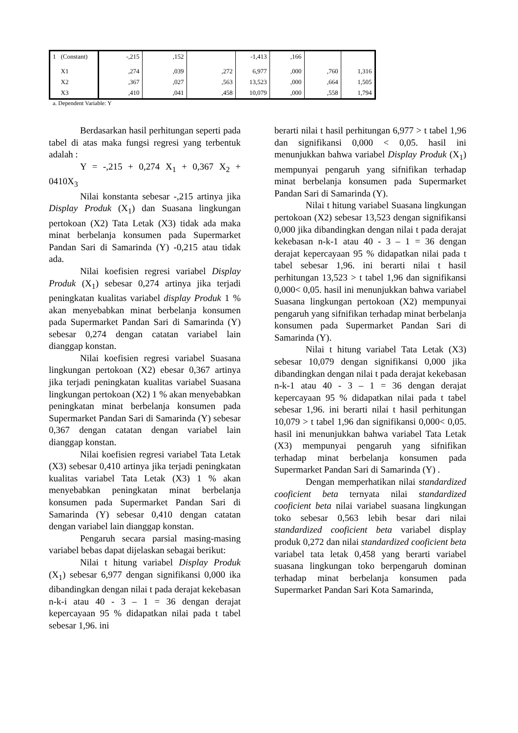| 1 | (Constant) | -,215 | ,152 | | -1,413 | ,166 | | |
| | X1 | ,274 | ,039 | ,272 | 6,977 | ,000 | ,760 | 1,316 |
| | X2 | ,367 | ,027 | ,563 | 13,523 | ,000 | ,664 | 1,505 |
| | X3 | ,410 | ,041 | ,458 | 10,079 | ,000 | ,558 | 1,794 |
a. Dependent Variable: Y
Berdasarkan hasil perhitungan seperti pada tabel di atas maka fungsi regresi yang terbentuk adalah :
Y = -,215 + 0,274 X<sub>1</sub> + 0,367 X<sub>2</sub> + 0410X<sub>3</sub>
Nilai konstanta sebesar -,215 artinya jika Display Produk (X<sub>1</sub>) dan Suasana lingkungan pertokoan (X2) Tata Letak (X3) tidak ada maka minat berbelanja konsumen pada Supermarket Pandan Sari di Samarinda (Y) -0,215 atau tidak ada.
Nilai koefisien regresi variabel Display Produk (X<sub>1</sub>) sebesar 0,274 artinya jika terjadi peningkatan kualitas variabel display Produk 1 % akan menyebabkan minat berbelanja konsumen pada Supermarket Pandan Sari di Samarinda (Y) sebesar 0,274 dengan catatan variabel lain dianggap konstan.
Nilai koefisien regresi variabel Suasana lingkungan pertokoan (X2) ebesar 0,367 artinya jika terjadi peningkatan kualitas variabel Suasana lingkungan pertokoan (X2) 1 % akan menyebabkan peningkatan minat berbelanja konsumen pada Supermarket Pandan Sari di Samarinda (Y) sebesar 0,367 dengan catatan dengan variabel lain dianggap konstan.
Nilai koefisien regresi variabel Tata Letak (X3) sebesar 0,410 artinya jika terjadi peningkatan kualitas variabel Tata Letak (X3) 1 % akan menyebabkan peningkatan minat berbelanja konsumen pada Supermarket Pandan Sari di Samarinda (Y) sebesar 0,410 dengan catatan dengan variabel lain dianggap konstan.
Pengaruh secara parsial masing-masing variabel bebas dapat dijelaskan sebagai berikut:
Nilai t hitung variabel Display Produk (X<sub>1</sub>) sebesar 6,977 dengan signifikansi 0,000 ika dibandingkan dengan nilai t pada derajat kekebasan n-k-i atau 40 - 3 – 1 = 36 dengan derajat kepercayaan 95 % didapatkan nilai pada t tabel sebesar 1,96. ini
berarti nilai t hasil perhitungan 6,977 > t tabel 1,96 dan signifikansi 0,000 < 0,05. hasil ini menunjukkan bahwa variabel Display Produk (X<sub>1</sub>) mempunyai pengaruh yang sifnifikan terhadap minat berbelanja konsumen pada Supermarket Pandan Sari di Samarinda (Y).
Nilai t hitung variabel Suasana lingkungan pertokoan (X2) sebesar 13,523 dengan signifikansi 0,000 jika dibandingkan dengan nilai t pada derajat kekebasan n-k-1 atau 40 - 3 – 1 = 36 dengan derajat kepercayaan 95 % didapatkan nilai pada t tabel sebesar 1,96. ini berarti nilai t hasil perhitungan 13,523 > t tabel 1,96 dan signifikansi 0,000< 0,05. hasil ini menunjukkan bahwa variabel Suasana lingkungan pertokoan (X2) mempunyai pengaruh yang sifnifikan terhadap minat berbelanja konsumen pada Supermarket Pandan Sari di Samarinda (Y).
Nilai t hitung variabel Tata Letak (X3) sebesar 10,079 dengan signifikansi 0,000 jika dibandingkan dengan nilai t pada derajat kekebasan n-k-1 atau 40 - 3 – 1 = 36 dengan derajat kepercayaan 95 % didapatkan nilai pada t tabel sebesar 1,96. ini berarti nilai t hasil perhitungan 10,079 > t tabel 1,96 dan signifikansi 0,000< 0,05. hasil ini menunjukkan bahwa variabel Tata Letak (X3) mempunyai pengaruh yang sifnifikan terhadap minat berbelanja konsumen pada Supermarket Pandan Sari di Samarinda (Y) .
Dengan memperhatikan nilai standardized cooficient beta ternyata nilai standardized cooficient beta nilai variabel suasana lingkungan toko sebesar 0,563 lebih besar dari nilai standardized cooficient beta variabel display produk 0,272 dan nilai standardized cooficient beta variabel tata letak 0,458 yang berarti variabel suasana lingkungan toko berpengaruh dominan terhadap minat berbelanja konsumen pada Supermarket Pandan Sari Kota Samarinda,